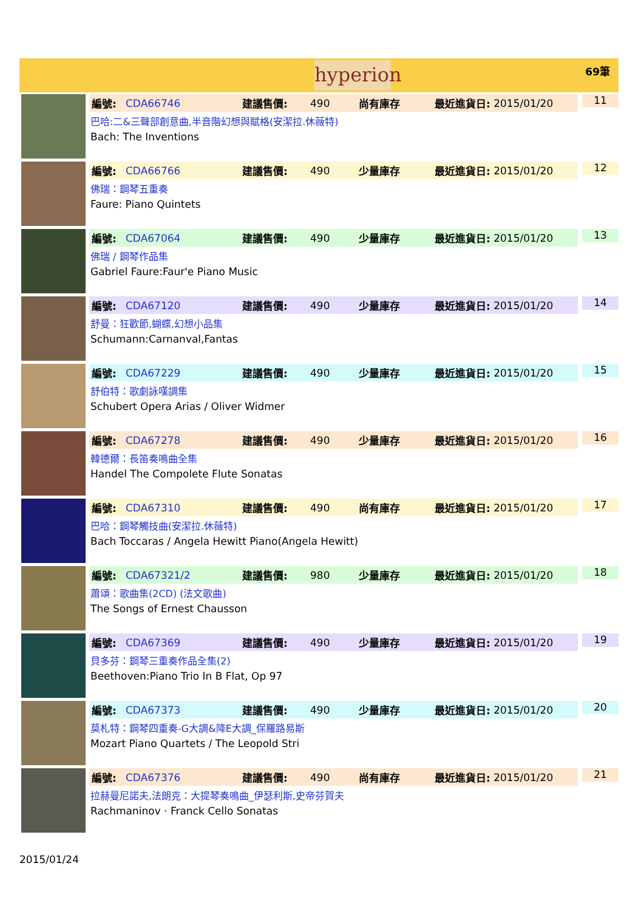hyperion
69筆
編號: CDA66746 建議售價: 490 尚有庫存 最近進貨日: 2015/01/20
巴哈:二&三聲部創意曲,半音階幻想與賦格(安潔拉.休薇特)
Bach: The Inventions
11
編號: CDA66766 建議售價: 490 少量庫存 最近進貨日: 2015/01/20
佛瑞：鋼琴五重奏
Faure: Piano Quintets
12
編號: CDA67064 建議售價: 490 少量庫存 最近進貨日: 2015/01/20
佛瑞 / 鋼琴作品集
Gabriel Faure:Faur'e Piano Music
13
編號: CDA67120 建議售價: 490 少量庫存 最近進貨日: 2015/01/20
舒曼：狂歡節,蝴蝶,幻想小品集
Schumann:Carnanval,Fantas
14
編號: CDA67229 建議售價: 490 少量庫存 最近進貨日: 2015/01/20
舒伯特：歌劇詠嘆調集
Schubert Opera Arias / Oliver Widmer
15
編號: CDA67278 建議售價: 490 少量庫存 最近進貨日: 2015/01/20
韓德爾：長笛奏鳴曲全集
Handel The Compolete Flute Sonatas
16
編號: CDA67310 建議售價: 490 尚有庫存 最近進貨日: 2015/01/20
巴哈：鋼琴觸技曲(安潔拉.休薇特)
Bach Toccaras / Angela Hewitt Piano(Angela Hewitt)
17
編號: CDA67321/2 建議售價: 980 少量庫存 最近進貨日: 2015/01/20
蕭頌：歌曲集(2CD) (法文歌曲)
The Songs of Ernest Chausson
18
編號: CDA67369 建議售價: 490 少量庫存 最近進貨日: 2015/01/20
貝多芬：鋼琴三重奏作品全集(2)
Beethoven:Piano Trio In B Flat, Op 97
19
編號: CDA67373 建議售價: 490 少量庫存 最近進貨日: 2015/01/20
莫札特：鋼琴四重奏-G大調&降E大調_保羅路易斯
Mozart Piano Quartets / The Leopold Stri
20
編號: CDA67376 建議售價: 490 尚有庫存 最近進貨日: 2015/01/20
拉赫曼尼諾夫,法朗克：大提琴奏鳴曲_伊瑟利斯,史帝芬賀夫
Rachmaninov · Franck Cello Sonatas
21
2015/01/24